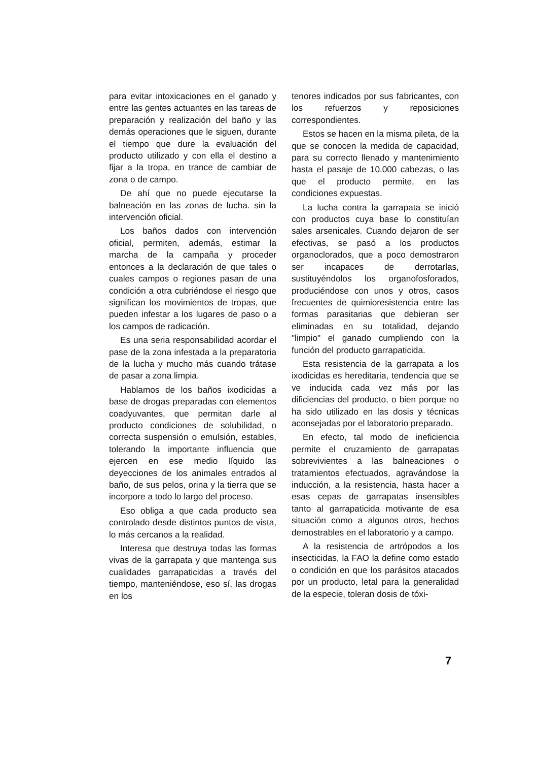para evitar intoxicaciones en el ganado y entre las gentes actuantes en las tareas de preparación y realización del baño y las demás operaciones que le siguen, durante el tiempo que dure la evaluación del producto utilizado y con ella el destino a fijar a la tropa, en trance de cambiar de zona o de campo.
De ahí que no puede ejecutarse la balneación en las zonas de lucha. sin la intervención oficial.
Los baños dados con intervención oficial, permiten, además, estimar la marcha de la campaña y proceder entonces a la declaración de que tales o cuales campos o regiones pasan de una condición a otra cubriéndose el riesgo que significan los movimientos de tropas, que pueden infestar a los lugares de paso o a los campos de radicación.
Es una seria responsabilidad acordar el pase de la zona infestada a la preparatoria de la lucha y mucho más cuando trátase de pasar a zona limpia.
Hablamos de los baños ixodicidas a base de drogas preparadas con elementos coadyuvantes, que permitan darle al producto condiciones de solubilidad, o correcta suspensión o emulsión, estables, tolerando la importante influencia que ejercen en ese medio líquido las deyecciones de los animales entrados al baño, de sus pelos, orina y la tierra que se incorpore a todo lo largo del proceso.
Eso obliga a que cada producto sea controlado desde distintos puntos de vista, lo más cercanos a la realidad.
Interesa que destruya todas las formas vivas de la garrapata y que mantenga sus cualidades garrapaticidas a través del tiempo, manteniéndose, eso sí, las drogas en los
tenores indicados por sus fabricantes, con los refuerzos y reposiciones correspondientes.
Estos se hacen en la misma pileta, de la que se conocen la medida de capacidad, para su correcto llenado y mantenimiento hasta el pasaje de 10.000 cabezas, o las que el producto permite, en las condiciones expuestas.
La lucha contra la garrapata se inició con productos cuya base lo constituían sales arsenicales. Cuando dejaron de ser efectivas, se pasó a los productos organoclorados, que a poco demostraron ser incapaces de derrotarlas, sustituyéndolos los organofosforados, produciéndose con unos y otros, casos frecuentes de quimioresistencia entre las formas parasitarias que debieran ser eliminadas en su totalidad, dejando "limpio" el ganado cumpliendo con la función del producto garrapaticida.
Esta resistencia de la garrapata a los ixodicidas es hereditaria, tendencia que se ve inducida cada vez más por las dificiencias del producto, o bien porque no ha sido utilizado en las dosis y técnicas aconsejadas por el laboratorio preparado.
En efecto, tal modo de ineficiencia permite el cruzamiento de garrapatas sobrevivientes a las balneaciones o tratamientos efectuados, agravándose la inducción, a la resistencia, hasta hacer a esas cepas de garrapatas insensibles tanto al garrapaticida motivante de esa situación como a algunos otros, hechos demostrables en el laboratorio y a campo.
A la resistencia de artrópodos a los insecticidas, la FAO la define como estado o condición en que los parásitos atacados por un producto, letal para la generalidad de la especie, toleran dosis de tóxi-
7